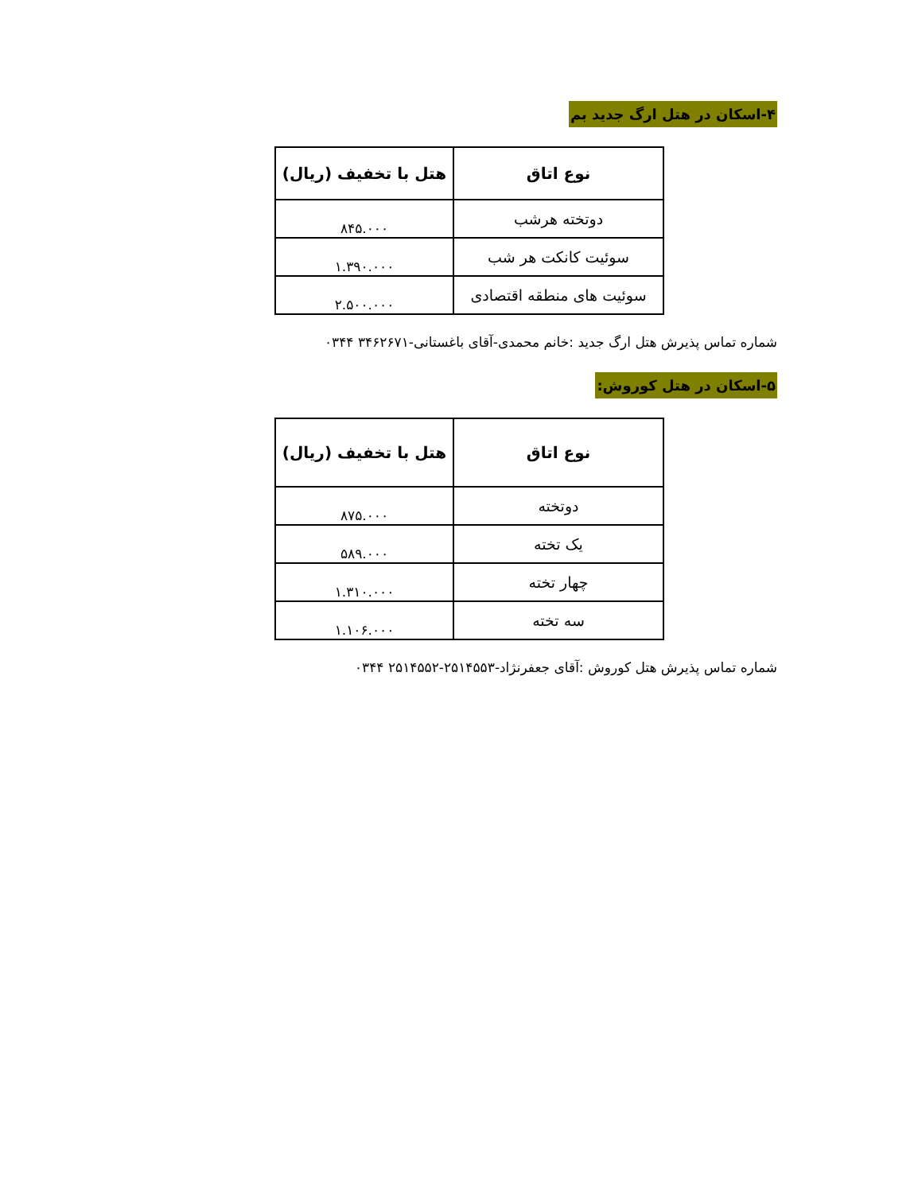۴-اسکان در هتل ارگ جدید بم
| نوع اتاق | هتل با تخفیف (ریال) |
| --- | --- |
| دوتخته هرشب | ۸۴۵.۰۰۰ |
| سوئیت کانکت هر شب | ۱.۳۹۰.۰۰۰ |
| سوئیت های منطقه اقتصادی | ۲.۵۰۰.۰۰۰ |
شماره تماس پذیرش هتل ارگ جدید :خانم محمدی-آقای باغستانی-۳۴۶۲۶۷۱ ۰۳۴۴
۵-اسکان در هتل کوروش:
| نوع اتاق | هتل با تخفیف (ریال) |
| --- | --- |
| دوتخته | ۸۷۵.۰۰۰ |
| یک تخته | ۵۸۹.۰۰۰ |
| چهار تخته | ۱.۳۱۰.۰۰۰ |
| سه تخته | ۱.۱۰۶.۰۰۰ |
شماره تماس پذیرش هتل کوروش :آقای جعفرنژاد-۲۵۱۴۵۵۳-۲۵۱۴۵۵۲ ۰۳۴۴